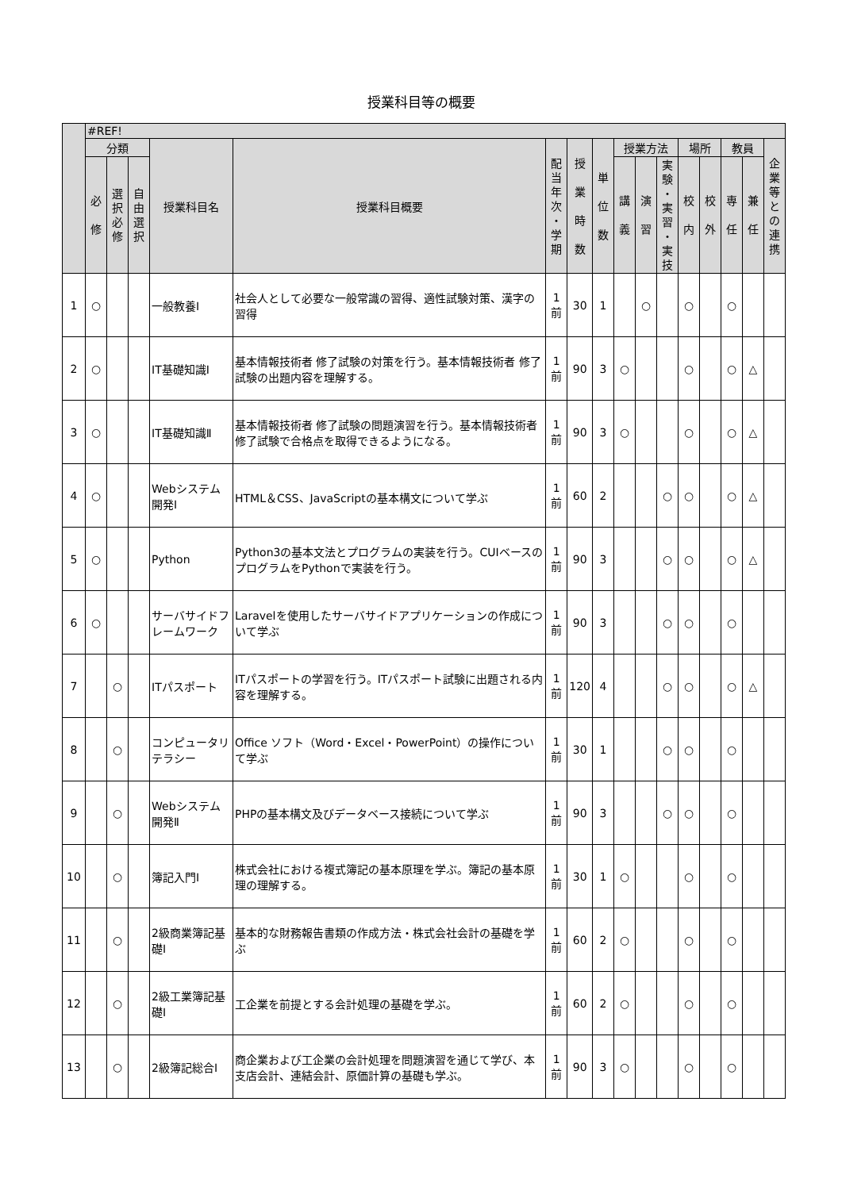授業科目等の概要
| | #REF! | | | | | | | | | | | | | | | |
| --- | --- | --- | --- | --- | --- | --- | --- | --- | --- | --- | --- | --- | --- | --- | --- | --- |
| | 分類 | | | 授業科目名 | 授業科目概要 | 配 当 年 次 ・ 学 期 | 授 業 時 数 | 単 位 数 | 授業方法 | | | 場所 | | 教員 | | 企 業 等 と の 連 携 |
| | 必 修 | 選 択 必 修 | 自 由 選 択 | | | | | | 講 義 | 演 習 | 実 験 ・ 実 習 ・ 実 技 | 校 内 | 校 外 | 専 任 | 兼 任 | |
| 1 | ○ | | | 一般教養Ⅰ | 社会人として必要な一般常識の習得、適性試験対策、漢字の習得 | 1 前 | 30 | 1 | | ○ | | ○ | | ○ | | |
| 2 | ○ | | | IT基礎知識Ⅰ | 基本情報技術者 修了試験の対策を行う。基本情報技術者 修了試験の出題内容を理解する。 | 1 前 | 90 | 3 | ○ | | | ○ | | ○ | △ | |
| 3 | ○ | | | IT基礎知識Ⅱ | 基本情報技術者 修了試験の問題演習を行う。基本情報技術者 修了試験で合格点を取得できるようになる。 | 1 前 | 90 | 3 | ○ | | | ○ | | ○ | △ | |
| 4 | ○ | | | Webシステム開発Ⅰ | HTML＆CSS、JavaScriptの基本構文について学ぶ | 1 前 | 60 | 2 | | | ○ | ○ | | ○ | △ | |
| 5 | ○ | | | Python | Python3の基本文法とプログラムの実装を行う。CUIベースのプログラムをPythonで実装を行う。 | 1 前 | 90 | 3 | | | ○ | ○ | | ○ | △ | |
| 6 | ○ | | | サーバサイドフレームワーク | Laravelを使用したサーバサイドアプリケーションの作成について学ぶ | 1 前 | 90 | 3 | | | ○ | ○ | | ○ | | |
| 7 | | ○ | | ITパスポート | ITパスポートの学習を行う。ITパスポート試験に出題される内容を理解する。 | 1 前 | 120 | 4 | | | ○ | ○ | | ○ | △ | |
| 8 | | ○ | | コンピュータリテラシー | Office ソフト（Word・Excel・PowerPoint）の操作について学ぶ | 1 前 | 30 | 1 | | | ○ | ○ | | ○ | | |
| 9 | | ○ | | Webシステム開発Ⅱ | PHPの基本構文及びデータベース接続について学ぶ | 1 前 | 90 | 3 | | | ○ | ○ | | ○ | | |
| 10 | | ○ | | 簿記入門Ⅰ | 株式会社における複式簿記の基本原理を学ぶ。簿記の基本原理の理解する。 | 1 前 | 30 | 1 | ○ | | | ○ | | ○ | | |
| 11 | | ○ | | 2級商業簿記基礎Ⅰ | 基本的な財務報告書類の作成方法・株式会社会計の基礎を学ぶ | 1 前 | 60 | 2 | ○ | | | ○ | | ○ | | |
| 12 | | ○ | | 2級工業簿記基礎Ⅰ | 工企業を前提とする会計処理の基礎を学ぶ。 | 1 前 | 60 | 2 | ○ | | | ○ | | ○ | | |
| 13 | | ○ | | 2級簿記総合Ⅰ | 商企業および工企業の会計処理を問題演習を通じて学び、本支店会計、連結会計、原価計算の基礎も学ぶ。 | 1 前 | 90 | 3 | ○ | | | ○ | | ○ | | |